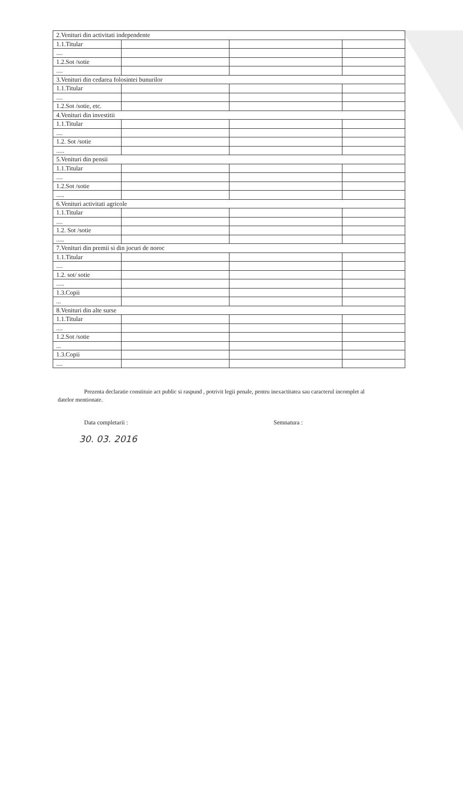| 2.Venituri din activitati independente | | | |
| 1.1.Titular | | | |
| .... | | | |
| 1.2.Sot /sotie | | | |
| .... | | | |
| 3.Venituri din cedarea folosintei bunurilor | | | |
| 1.1.Titular | | | |
| .... | | | |
| 1.2.Sot /sotie, etc. | | | |
| 4.Venituri din investitii | | | |
| 1.1.Titular | | | |
| .... | | | |
| 1.2. Sot /sotie | | | |
| ..... | | | |
| 5.Venituri din pensii | | | |
| 1.1.Titular | | | |
| .... | | | |
| 1.2.Sot /sotie | | | |
| ..... | | | |
| 6.Venituri activitati agricole | | | |
| 1.1.Titular | | | |
| .... | | | |
| 1.2. Sot /sotie | | | |
| ..... | | | |
| 7.Venituri din premii si din jocuri de noroc | | | |
| 1.1.Titular | | | |
| .... | | | |
| 1.2. sot/ sotie | | | |
| ..... | | | |
| 1.3.Copii | | | |
| ... | | | |
| 8.Venituri din alte surse | | | |
| 1.1.Titular | | | |
| .... | | | |
| 1.2.Sot /sotie | | | |
| ... | | | |
| 1.3.Copii | | | |
| .... | | | |
Prezenta declaratie constituie act public si raspund , potrivit legii penale, pentru inexactitatea sau caracterul incomplet al datelor mentionate.
Data completarii : Semnatura :
30. 03. 2016